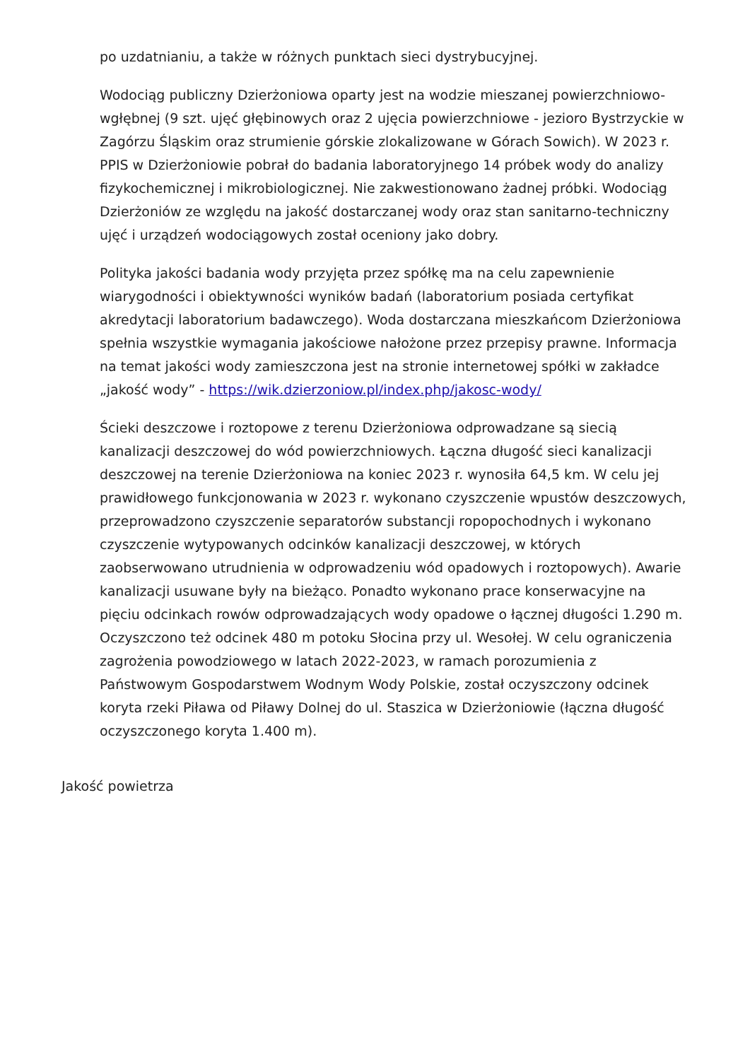po uzdatnianiu, a także w różnych punktach sieci dystrybucyjnej.
Wodociąg publiczny Dzierżoniowa oparty jest na wodzie mieszanej powierzchniowo-wgłębnej (9 szt. ujęć głębinowych oraz 2 ujęcia powierzchniowe - jezioro Bystrzyckie w Zagórzu Śląskim oraz strumienie górskie zlokalizowane w Górach Sowich). W 2023 r. PPIS w Dzierżoniowie pobrał do badania laboratoryjnego 14 próbek wody do analizy fizykochemicznej i mikrobiologicznej. Nie zakwestionowano żadnej próbki. Wodociąg Dzierżoniów ze względu na jakość dostarczanej wody oraz stan sanitarno-techniczny ujęć i urządzeń wodociągowych został oceniony jako dobry.
Polityka jakości badania wody przyjęta przez spółkę ma na celu zapewnienie wiarygodności i obiektywności wyników badań (laboratorium posiada certyfikat akredytacji laboratorium badawczego). Woda dostarczana mieszkańcom Dzierżoniowa spełnia wszystkie wymagania jakościowe nałożone przez przepisy prawne. Informacja na temat jakości wody zamieszczona jest na stronie internetowej spółki w zakładce „jakość wody” - https://wik.dzierzoniow.pl/index.php/jakosc-wody/
Ścieki deszczowe i roztopowe z terenu Dzierżoniowa odprowadzane są siecią kanalizacji deszczowej do wód powierzchniowych. Łączna długość sieci kanalizacji deszczowej na terenie Dzierżoniowa na koniec 2023 r. wynosiła 64,5 km. W celu jej prawidłowego funkcjonowania w 2023 r. wykonano czyszczenie wpustów deszczowych, przeprowadzono czyszczenie separatorów substancji ropopochodnych i wykonano czyszczenie wytypowanych odcinków kanalizacji deszczowej, w których zaobserwowano utrudnienia w odprowadzeniu wód opadowych i roztopowych). Awarie kanalizacji usuwane były na bieżąco. Ponadto wykonano prace konserwacyjne na pięciu odcinkach rowów odprowadzających wody opadowe o łącznej długości 1.290 m. Oczyszczono też odcinek 480 m potoku Słocina przy ul. Wesołej. W celu ograniczenia zagrożenia powodziowego w latach 2022-2023, w ramach porozumienia z Państwowym Gospodarstwem Wodnym Wody Polskie, został oczyszczony odcinek koryta rzeki Piława od Piławy Dolnej do ul. Staszica w Dzierżoniowie (łączna długość oczyszczonego koryta 1.400 m).
Jakość powietrza